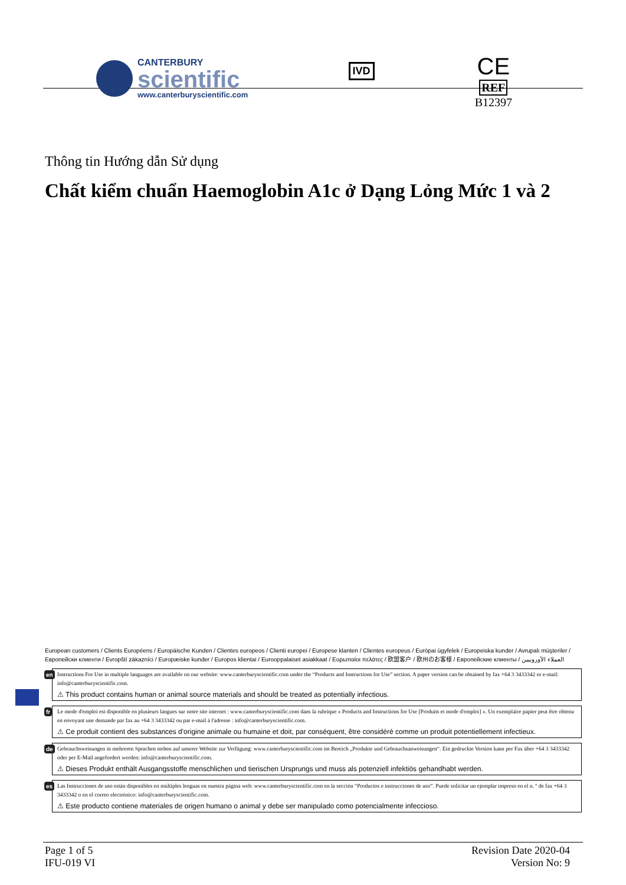CANTERBURY
scientific
www.canterburyscientific.com
IVD
CE
REF
B12397
Thông tin Hướng dẫn Sử dụng
Chất kiểm chuẩn Haemoglobin A1c ở Dạng Lỏng Mức 1 và 2
European customers / Clients Européens / Europäische Kunden / Clientes europeos / Clienti europei / Europese klanten / Clientes europeus / Európai ügyfelek / Europeiska kunder / Avrupalı müşteriler / Европейски клиенти / Evropští zákazníci / Europæiske kunder / Europos klientai / Eurooppalaiset asiakkaat / Ευρωπαίοι πελάτες / 欧盟客户 / 欧州のお客様 / Европейские клиенты / العملاء الأوروبيين
en Instructions For Use in multiple languages are available on our website: www.canterburyscientific.com under the “Products and Instructions for Use” section. A paper version can be obtained by fax +64 3 3433342 or e-mail: info@canterburyscientific.com.
⚠ This product contains human or animal source materials and should be treated as potentially infectious.
fr Le mode d'emploi est disponible en plusieurs langues sur notre site internet : www.canterburyscientific.com dans la rubrique « Products and Instructions for Use [Produits et mode d'emploi] ». Un exemplaire papier peut être obtenu en envoyant une demande par fax au +64 3 3433342 ou par e-mail à l'adresse : info@canterburyscientific.com.
⚠ Ce produit contient des substances d'origine animale ou humaine et doit, par conséquent, être considéré comme un produit potentiellement infectieux.
de Gebrauchsweisungen in mehreren Sprachen stehen auf unserer Website zur Verfügung: www.canterburyscientific.com im Bereich „Produkte und Gebrauchsanweisungen“. Ein gedruckte Version kann per Fax über +64 3 3433342 oder per E-Mail angefordert werden: info@canterburyscientific.com.
⚠ Dieses Produkt enthält Ausgangsstoffe menschlichen und tierischen Ursprungs und muss als potenziell infektiös gehandhabt werden.
es Las Instrucciones de uso están disponibles en múltiples lenguas en nuestra página web: www.canterburyscientific.com en la sección “Productos e instrucciones de uso”. Puede solicitar un ejemplar impreso en el n. º de fax +64 3 3433342 o en el correo electrónico: info@canterburyscientific.com.
⚠ Este producto contiene materiales de origen humano o animal y debe ser manipulado como potencialmente infeccioso.
Page 1 of 5
IFU-019 VI
Revision Date 2020-04
Version No: 9